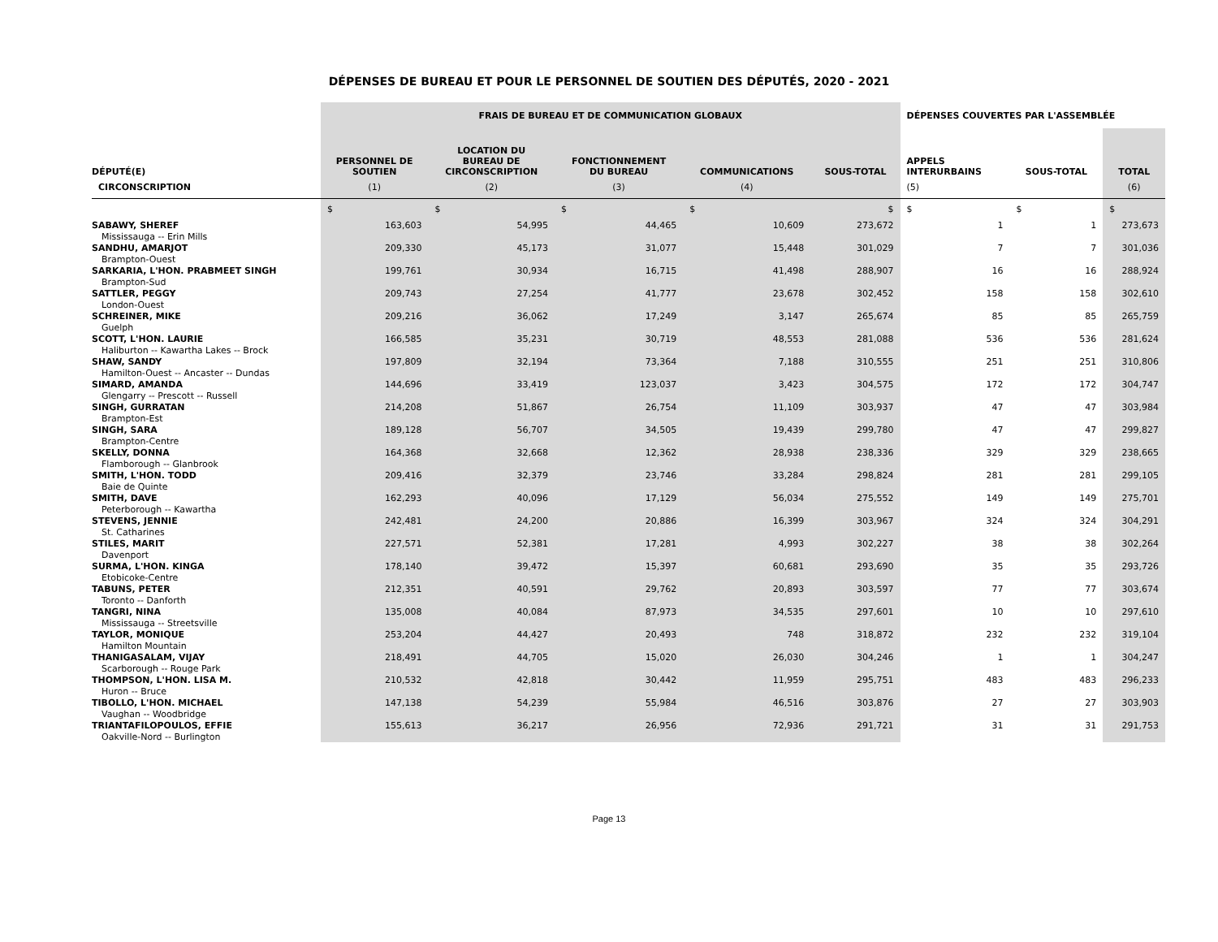DÉPENSES DE BUREAU ET POUR LE PERSONNEL DE SOUTIEN DES DÉPUTÉS, 2020 - 2021
| | FRAIS DE BUREAU ET DE COMMUNICATION GLOBAUX | | | | | DÉPENSES COUVERTES PAR L'ASSEMBLÉE | | |
| --- | --- | --- | --- | --- | --- | --- | --- | --- |
| DÉPUTÉ(E) | PERSONNEL DE SOUTIEN | LOCATION DU BUREAU DE CIRCONSCRIPTION | FONCTIONNEMENT DU BUREAU | COMMUNICATIONS | SOUS-TOTAL | APPELS INTERURBAINS | SOUS-TOTAL | TOTAL |
| CIRCONSCRIPTION | (1) | (2) | (3) | (4) | | (5) | | (6) |
| | $ | $ | $ | $ | $ | $ | $ | $ |
| SABAWY, SHEREF | 163,603 | 54,995 | 44,465 | 10,609 | 273,672 | 1 | 1 | 273,673 |
| Mississauga -- Erin Mills | | | | | | | | |
| SANDHU, AMARJOT | 209,330 | 45,173 | 31,077 | 15,448 | 301,029 | 7 | 7 | 301,036 |
| Brampton-Ouest | | | | | | | | |
| SARKARIA, L'HON. PRABMEET SINGH | 199,761 | 30,934 | 16,715 | 41,498 | 288,907 | 16 | 16 | 288,924 |
| Brampton-Sud | | | | | | | | |
| SATTLER, PEGGY | 209,743 | 27,254 | 41,777 | 23,678 | 302,452 | 158 | 158 | 302,610 |
| London-Ouest | | | | | | | | |
| SCHREINER, MIKE | 209,216 | 36,062 | 17,249 | 3,147 | 265,674 | 85 | 85 | 265,759 |
| Guelph | | | | | | | | |
| SCOTT, L'HON. LAURIE | 166,585 | 35,231 | 30,719 | 48,553 | 281,088 | 536 | 536 | 281,624 |
| Haliburton -- Kawartha Lakes -- Brock | | | | | | | | |
| SHAW, SANDY | 197,809 | 32,194 | 73,364 | 7,188 | 310,555 | 251 | 251 | 310,806 |
| Hamilton-Ouest -- Ancaster -- Dundas | | | | | | | | |
| SIMARD, AMANDA | 144,696 | 33,419 | 123,037 | 3,423 | 304,575 | 172 | 172 | 304,747 |
| Glengarry -- Prescott -- Russell | | | | | | | | |
| SINGH, GURRATAN | 214,208 | 51,867 | 26,754 | 11,109 | 303,937 | 47 | 47 | 303,984 |
| Brampton-Est | | | | | | | | |
| SINGH, SARA | 189,128 | 56,707 | 34,505 | 19,439 | 299,780 | 47 | 47 | 299,827 |
| Brampton-Centre | | | | | | | | |
| SKELLY, DONNA | 164,368 | 32,668 | 12,362 | 28,938 | 238,336 | 329 | 329 | 238,665 |
| Flamborough -- Glanbrook | | | | | | | | |
| SMITH, L'HON. TODD | 209,416 | 32,379 | 23,746 | 33,284 | 298,824 | 281 | 281 | 299,105 |
| Baie de Quinte | | | | | | | | |
| SMITH, DAVE | 162,293 | 40,096 | 17,129 | 56,034 | 275,552 | 149 | 149 | 275,701 |
| Peterborough -- Kawartha | | | | | | | | |
| STEVENS, JENNIE | 242,481 | 24,200 | 20,886 | 16,399 | 303,967 | 324 | 324 | 304,291 |
| St. Catharines | | | | | | | | |
| STILES, MARIT | 227,571 | 52,381 | 17,281 | 4,993 | 302,227 | 38 | 38 | 302,264 |
| Davenport | | | | | | | | |
| SURMA, L'HON. KINGA | 178,140 | 39,472 | 15,397 | 60,681 | 293,690 | 35 | 35 | 293,726 |
| Etobicoke-Centre | | | | | | | | |
| TABUNS, PETER | 212,351 | 40,591 | 29,762 | 20,893 | 303,597 | 77 | 77 | 303,674 |
| Toronto -- Danforth | | | | | | | | |
| TANGRI, NINA | 135,008 | 40,084 | 87,973 | 34,535 | 297,601 | 10 | 10 | 297,610 |
| Mississauga -- Streetsville | | | | | | | | |
| TAYLOR, MONIQUE | 253,204 | 44,427 | 20,493 | 748 | 318,872 | 232 | 232 | 319,104 |
| Hamilton Mountain | | | | | | | | |
| THANIGASALAM, VIJAY | 218,491 | 44,705 | 15,020 | 26,030 | 304,246 | 1 | 1 | 304,247 |
| Scarborough -- Rouge Park | | | | | | | | |
| THOMPSON, L'HON. LISA M. | 210,532 | 42,818 | 30,442 | 11,959 | 295,751 | 483 | 483 | 296,233 |
| Huron -- Bruce | | | | | | | | |
| TIBOLLO, L'HON. MICHAEL | 147,138 | 54,239 | 55,984 | 46,516 | 303,876 | 27 | 27 | 303,903 |
| Vaughan -- Woodbridge | | | | | | | | |
| TRIANTAFILOPOULOS, EFFIE | 155,613 | 36,217 | 26,956 | 72,936 | 291,721 | 31 | 31 | 291,753 |
| Oakville-Nord -- Burlington | | | | | | | | |
Page 13